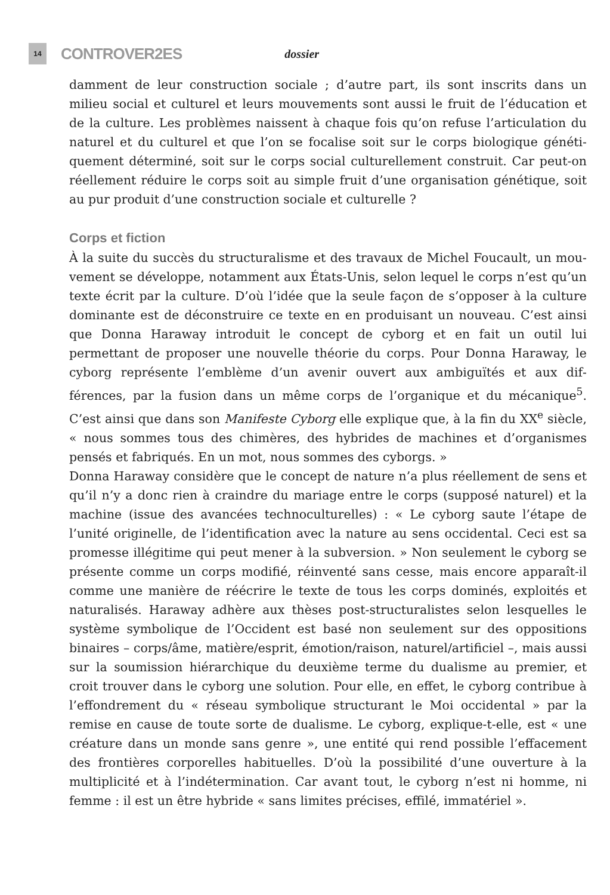14
CONTROVER2ES
dossier
damment de leur construction sociale ; d’autre part, ils sont inscrits dans un milieu social et culturel et leurs mouvements sont aussi le fruit de l’éducation et de la culture. Les problèmes naissent à chaque fois qu’on refuse l’articulation du naturel et du culturel et que l’on se focalise soit sur le corps biologique généti­quement déterminé, soit sur le corps social culturellement construit. Car peut-on réellement réduire le corps soit au simple fruit d’une organisation génétique, soit au pur produit d’une construction sociale et culturelle ?
Corps et fiction
À la suite du succès du structuralisme et des travaux de Michel Foucault, un mou­vement se développe, notamment aux États-Unis, selon lequel le corps n’est qu’un texte écrit par la culture. D’où l’idée que la seule façon de s’opposer à la culture dominante est de déconstruire ce texte en en produisant un nouveau. C’est ainsi que Donna Haraway introduit le concept de cyborg et en fait un outil lui permettant de proposer une nouvelle théorie du corps. Pour Donna Haraway, le cyborg représente l’emblème d’un avenir ouvert aux ambiguïtés et aux dif­férences, par la fusion dans un même corps de l’organique et du mécanique<sup>5</sup>. C’est ainsi que dans son Manifeste Cyborg elle explique que, à la fin du XX<sup>e</sup> siècle, « nous sommes tous des chimères, des hybrides de machines et d’organismes pensés et fabriqués. En un mot, nous sommes des cyborgs. »
Donna Haraway considère que le concept de nature n’a plus réellement de sens et qu’il n’y a donc rien à craindre du mariage entre le corps (supposé natu­rel) et la machine (issue des avancées technoculturelles) : « Le cyborg saute l’étape de l’unité originelle, de l’identification avec la nature au sens occidental. Ceci est sa promesse illégitime qui peut mener à la subversion. » Non seulement le cyborg se présente comme un corps modifié, réinventé sans cesse, mais encore apparaît-il comme une manière de réécrire le texte de tous les corps dominés, exploités et naturalisés. Haraway adhère aux thèses post-structuralistes selon lesquelles le système symbolique de l’Occident est basé non seulement sur des oppositions binaires – corps/âme, matière/esprit, émotion/raison, natu­rel/artificiel –, mais aussi sur la soumission hiérarchique du deuxième terme du dualisme au premier, et croit trouver dans le cyborg une solution. Pour elle, en effet, le cyborg contribue à l’effondrement du « réseau symbolique structu­rant le Moi occidental » par la remise en cause de toute sorte de dualisme. Le cyborg, explique-t-elle, est « une créature dans un monde sans genre », une entité qui rend possible l’effacement des frontières corporelles habituelles. D’où la possibilité d’une ouverture à la multiplicité et à l’indétermination. Car avant tout, le cyborg n’est ni homme, ni femme : il est un être hybride « sans limites précises, effilé, immatériel ».